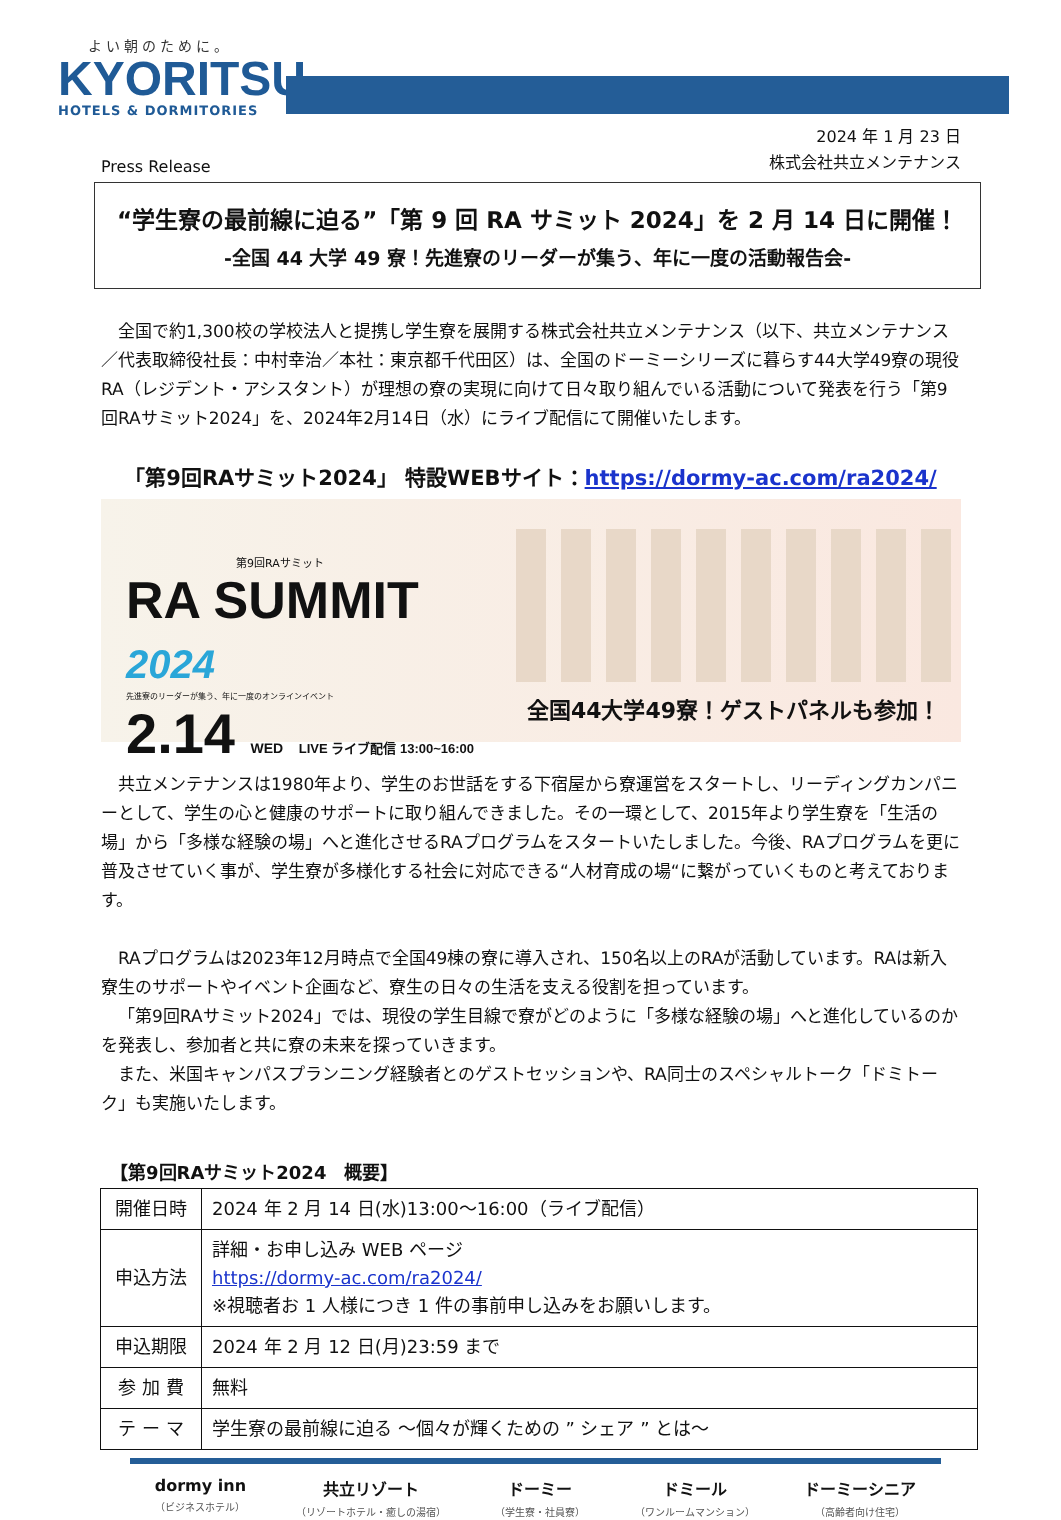よい朝のために。
KYORITSU
HOTELS & DORMITORIES
Press Release
2024 年 1 月 23 日
株式会社共立メンテナンス
“学生寮の最前線に迫る”「第 9 回 RA サミット 2024」を 2 月 14 日に開催！
-全国 44 大学 49 寮！先進寮のリーダーが集う、年に一度の活動報告会-
全国で約1,300校の学校法人と提携し学生寮を展開する株式会社共立メンテナンス（以下、共立メンテナンス／代表取締役社長：中村幸治／本社：東京都千代田区）は、全国のドーミーシリーズに暮らす44大学49寮の現役RA（レジデント・アシスタント）が理想の寮の実現に向けて日々取り組んでいる活動について発表を行う「第9回RAサミット2024」を、2024年2月14日（水）にライブ配信にて開催いたします。
「第9回RAサミット2024」 特設WEBサイト：https://dormy-ac.com/ra2024/
第9回RAサミット
RA SUMMIT 2024
先進寮のリーダーが集う、年に一度のオンラインイベント
2.14 WED LIVE ライブ配信 13:00~16:00
全国44大学49寮！ゲストパネルも参加！
共立メンテナンスは1980年より、学生のお世話をする下宿屋から寮運営をスタートし、リーディングカンパニーとして、学生の心と健康のサポートに取り組んできました。その一環として、2015年より学生寮を「生活の場」から「多様な経験の場」へと進化させるRAプログラムをスタートいたしました。今後、RAプログラムを更に普及させていく事が、学生寮が多様化する社会に対応できる“人材育成の場“に繋がっていくものと考えております。
RAプログラムは2023年12月時点で全国49棟の寮に導入され、150名以上のRAが活動しています。RAは新入寮生のサポートやイベント企画など、寮生の日々の生活を支える役割を担っています。
「第9回RAサミット2024」では、現役の学生目線で寮がどのように「多様な経験の場」へと進化しているのかを発表し、参加者と共に寮の未来を探っていきます。
また、米国キャンパスプランニング経験者とのゲストセッションや、RA同士のスペシャルトーク「ドミトーク」も実施いたします。
【第9回RAサミット2024　概要】
| 開催日時 | 2024 年 2 月 14 日(水)13:00～16:00（ライブ配信） |
| 申込方法 | 詳細・お申し込み WEB ページ https://dormy-ac.com/ra2024/ ※視聴者お 1 人様につき 1 件の事前申し込みをお願いします。 |
| 申込期限 | 2024 年 2 月 12 日(月)23:59 まで |
| 参 加 費 | 無料 |
| テ ー マ | 学生寮の最前線に迫る ～個々が輝くための ” シェア ” とは～ |
dormy inn
（ビジネスホテル）
共立リゾート
（リゾートホテル・癒しの湯宿）
ドーミー
（学生寮・社員寮）
ドミール
（ワンルームマンション）
ドーミーシニア
（高齢者向け住宅）